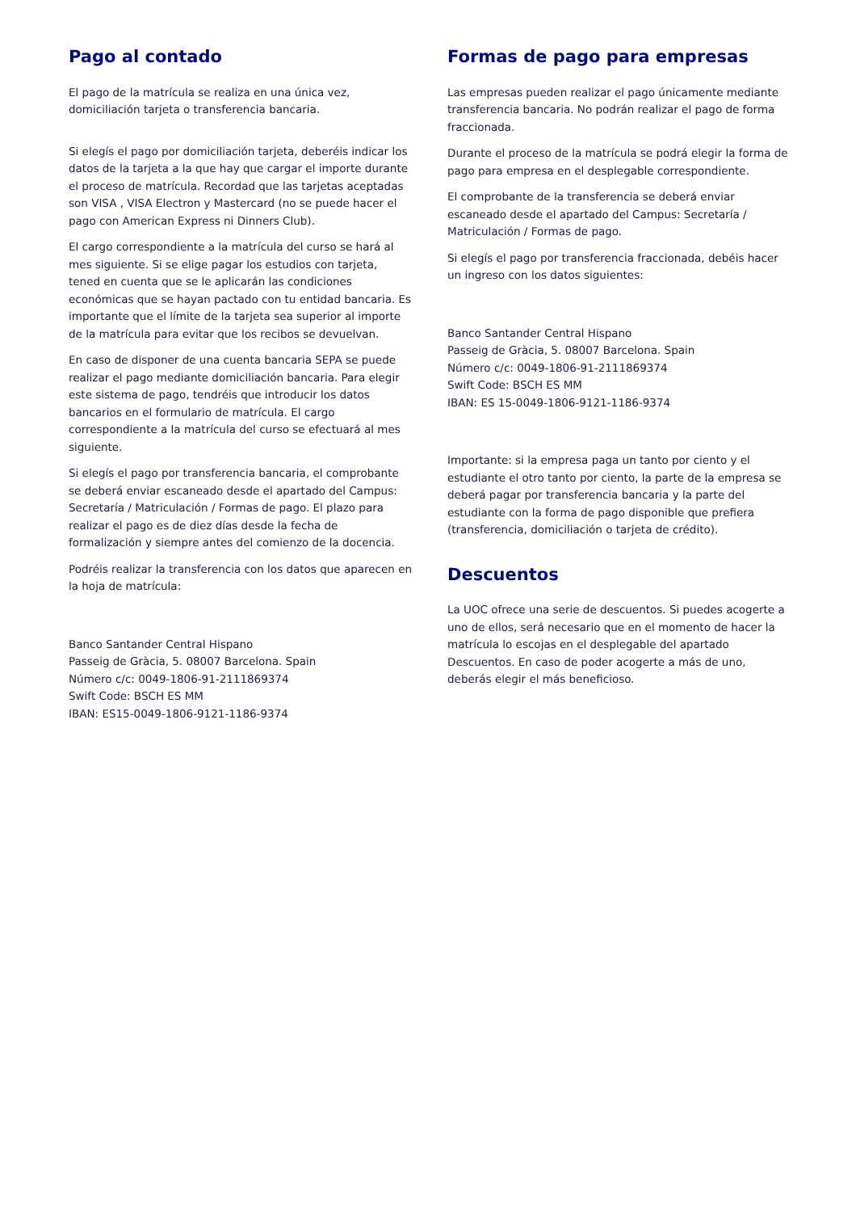Pago al contado
El pago de la matrícula se realiza en una única vez, domiciliación tarjeta o transferencia bancaria.
Si elegís el pago por domiciliación tarjeta, deberéis indicar los datos de la tarjeta a la que hay que cargar el importe durante el proceso de matrícula. Recordad que las tarjetas aceptadas son VISA , VISA Electron y Mastercard (no se puede hacer el pago con American Express ni Dinners Club).
El cargo correspondiente a la matrícula del curso se hará al mes siguiente. Si se elige pagar los estudios con tarjeta, tened en cuenta que se le aplicarán las condiciones económicas que se hayan pactado con tu entidad bancaria. Es importante que el límite de la tarjeta sea superior al importe de la matrícula para evitar que los recibos se devuelvan.
En caso de disponer de una cuenta bancaria SEPA se puede realizar el pago mediante domiciliación bancaria. Para elegir este sistema de pago, tendréis que introducir los datos bancarios en el formulario de matrícula. El cargo correspondiente a la matrícula del curso se efectuará al mes siguiente.
Si elegís el pago por transferencia bancaria, el comprobante se deberá enviar escaneado desde el apartado del Campus: Secretaría / Matriculación / Formas de pago. El plazo para realizar el pago es de diez días desde la fecha de formalización y siempre antes del comienzo de la docencia.
Podréis realizar la transferencia con los datos que aparecen en la hoja de matrícula:
Banco Santander Central Hispano
Passeig de Gràcia, 5. 08007 Barcelona. Spain
Número c/c: 0049-1806-91-2111869374
Swift Code: BSCH ES MM
IBAN: ES15-0049-1806-9121-1186-9374
Formas de pago para empresas
Las empresas pueden realizar el pago únicamente mediante transferencia bancaria. No podrán realizar el pago de forma fraccionada.
Durante el proceso de la matrícula se podrá elegir la forma de pago para empresa en el desplegable correspondiente.
El comprobante de la transferencia se deberá enviar escaneado desde el apartado del Campus: Secretaría / Matriculación / Formas de pago.
Si elegís el pago por transferencia fraccionada, debéis hacer un ingreso con los datos siguientes:
Banco Santander Central Hispano
Passeig de Gràcia, 5. 08007 Barcelona. Spain
Número c/c: 0049-1806-91-2111869374
Swift Code: BSCH ES MM
IBAN: ES 15-0049-1806-9121-1186-9374
Importante: si la empresa paga un tanto por ciento y el estudiante el otro tanto por ciento, la parte de la empresa se deberá pagar por transferencia bancaria y la parte del estudiante con la forma de pago disponible que prefiera (transferencia, domiciliación o tarjeta de crédito).
Descuentos
La UOC ofrece una serie de descuentos. Si puedes acogerte a uno de ellos, será necesario que en el momento de hacer la matrícula lo escojas en el desplegable del apartado Descuentos. En caso de poder acogerte a más de uno, deberás elegir el más beneficioso.